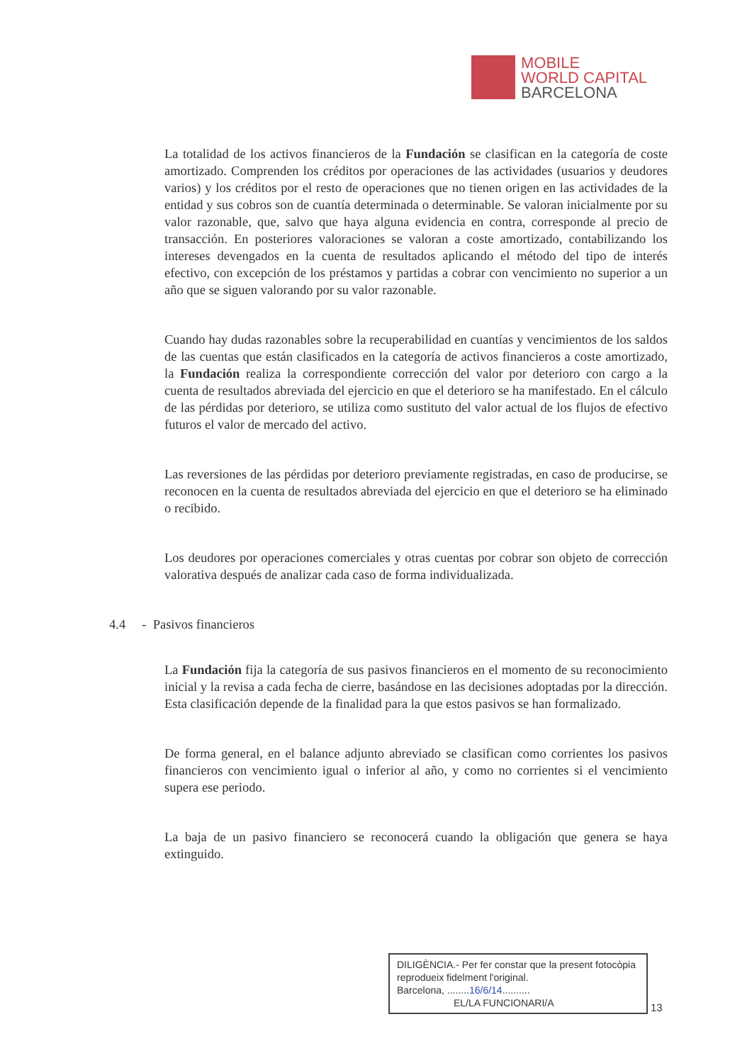MOBILE
WORLD CAPITAL
BARCELONA
La totalidad de los activos financieros de la Fundación se clasifican en la categoría de coste amortizado. Comprenden los créditos por operaciones de las actividades (usuarios y deudores varios) y los créditos por el resto de operaciones que no tienen origen en las actividades de la entidad y sus cobros son de cuantía determinada o determinable. Se valoran inicialmente por su valor razonable, que, salvo que haya alguna evidencia en contra, corresponde al precio de transacción. En posteriores valoraciones se valoran a coste amortizado, contabilizando los intereses devengados en la cuenta de resultados aplicando el método del tipo de interés efectivo, con excepción de los préstamos y partidas a cobrar con vencimiento no superior a un año que se siguen valorando por su valor razonable.
Cuando hay dudas razonables sobre la recuperabilidad en cuantías y vencimientos de los saldos de las cuentas que están clasificados en la categoría de activos financieros a coste amortizado, la Fundación realiza la correspondiente corrección del valor por deterioro con cargo a la cuenta de resultados abreviada del ejercicio en que el deterioro se ha manifestado. En el cálculo de las pérdidas por deterioro, se utiliza como sustituto del valor actual de los flujos de efectivo futuros el valor de mercado del activo.
Las reversiones de las pérdidas por deterioro previamente registradas, en caso de producirse, se reconocen en la cuenta de resultados abreviada del ejercicio en que el deterioro se ha eliminado o recibido.
Los deudores por operaciones comerciales y otras cuentas por cobrar son objeto de corrección valorativa después de analizar cada caso de forma individualizada.
4.4 - Pasivos financieros
La Fundación fija la categoría de sus pasivos financieros en el momento de su reconocimiento inicial y la revisa a cada fecha de cierre, basándose en las decisiones adoptadas por la dirección. Esta clasificación depende de la finalidad para la que estos pasivos se han formalizado.
De forma general, en el balance adjunto abreviado se clasifican como corrientes los pasivos financieros con vencimiento igual o inferior al año, y como no corrientes si el vencimiento supera ese periodo.
La baja de un pasivo financiero se reconocerá cuando la obligación que genera se haya extinguido.
DILIGÈNCIA.- Per fer constar que la present fotocòpia reprodueix fidelment l'original.
Barcelona, ........16/6/14..........
EL/LA FUNCIONARI/A
13